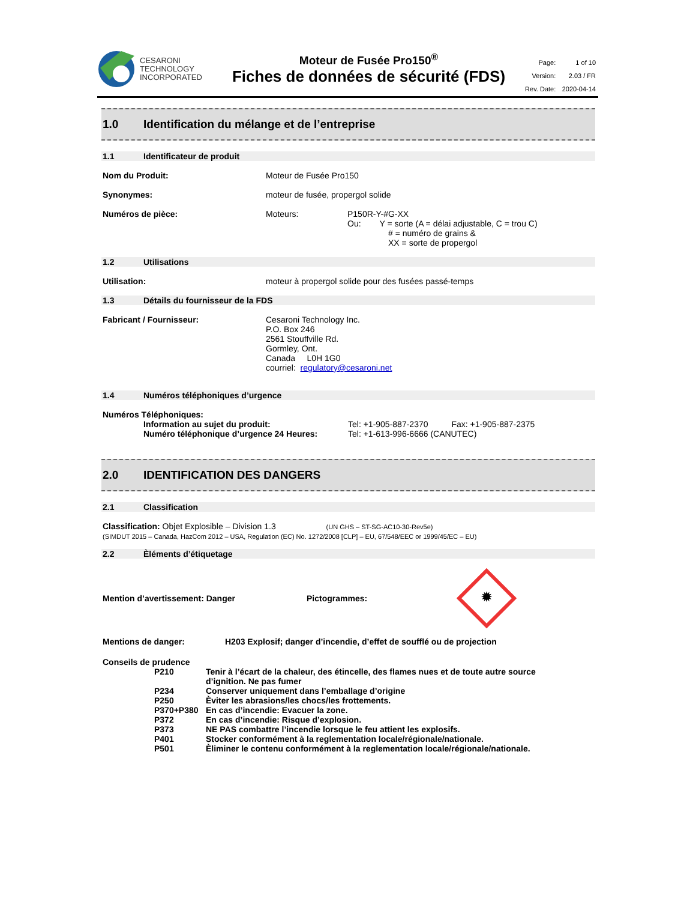CESARONI
TECHNOLOGY
INCORPORATED
Moteur de Fusée Pro150<sup>®</sup>
Fiches de données de sécurité (FDS)
| Page: | 1 of 10 |
| Version: | 2.03 / FR |
| Rev. Date: | 2020-04-14 |
1.0 Identification du mélange et de l’entreprise
1.1 Identificateur de produit
Nom du Produit: Moteur de Fusée Pro150
Synonymes: moteur de fusée, propergol solide
Numéros de pièce: Moteurs: P150R-Y-#G-XX
Ou: Y = sorte (A = délai adjustable, C = trou C)
# = numéro de grains &
XX = sorte de propergol
1.2 Utilisations
Utilisation: moteur à propergol solide pour des fusées passé-temps
1.3 Détails du fournisseur de la FDS
Fabricant / Fournisseur: Cesaroni Technology Inc.
P.O. Box 246
2561 Stouffville Rd.
Gormley, Ont.
Canada L0H 1G0
courriel: regulatory@cesaroni.net
1.4 Numéros téléphoniques d’urgence
Numéros Téléphoniques:
Information au sujet du produit:
Numéro téléphonique d’urgence 24 Heures:
Tel: +1-905-887-2370 Fax: +1-905-887-2375
Tel: +1-613-996-6666 (CANUTEC)
2.0 IDENTIFICATION DES DANGERS
2.1 Classification
Classification: Objet Explosible – Division 1.3 (UN GHS – ST-SG-AC10-30-Rev5e)
(SIMDUT 2015 – Canada, HazCom 2012 – USA, Regulation (EC) No. 1272/2008 [CLP] – EU, 67/548/EEC or 1999/45/EC – EU)
2.2 Èléments d’étiquetage
Mention d’avertissement: Danger Pictogrammes:
✹
Mentions de danger: H203 Explosif; danger d’incendie, d’effet de soufflé ou de projection
Conseils de prudence
| P210 | Tenir à l’écart de la chaleur, des étincelle, des flames nues et de toute autre source d’ignition. Ne pas fumer |
| P234 | Conserver uniquement dans l’emballage d’origine |
| P250 | Èviter les abrasions/les chocs/les frottements. |
| P370+P380 | En cas d’incendie: Evacuer la zone. |
| P372 | En cas d’incendie: Risque d’explosion. |
| P373 | NE PAS combattre l’incendie lorsque le feu attient les explosifs. |
| P401 | Stocker conformément à la reglementation locale/régionale/nationale. |
| P501 | Èliminer le contenu conformément à la reglementation locale/régionale/nationale. |